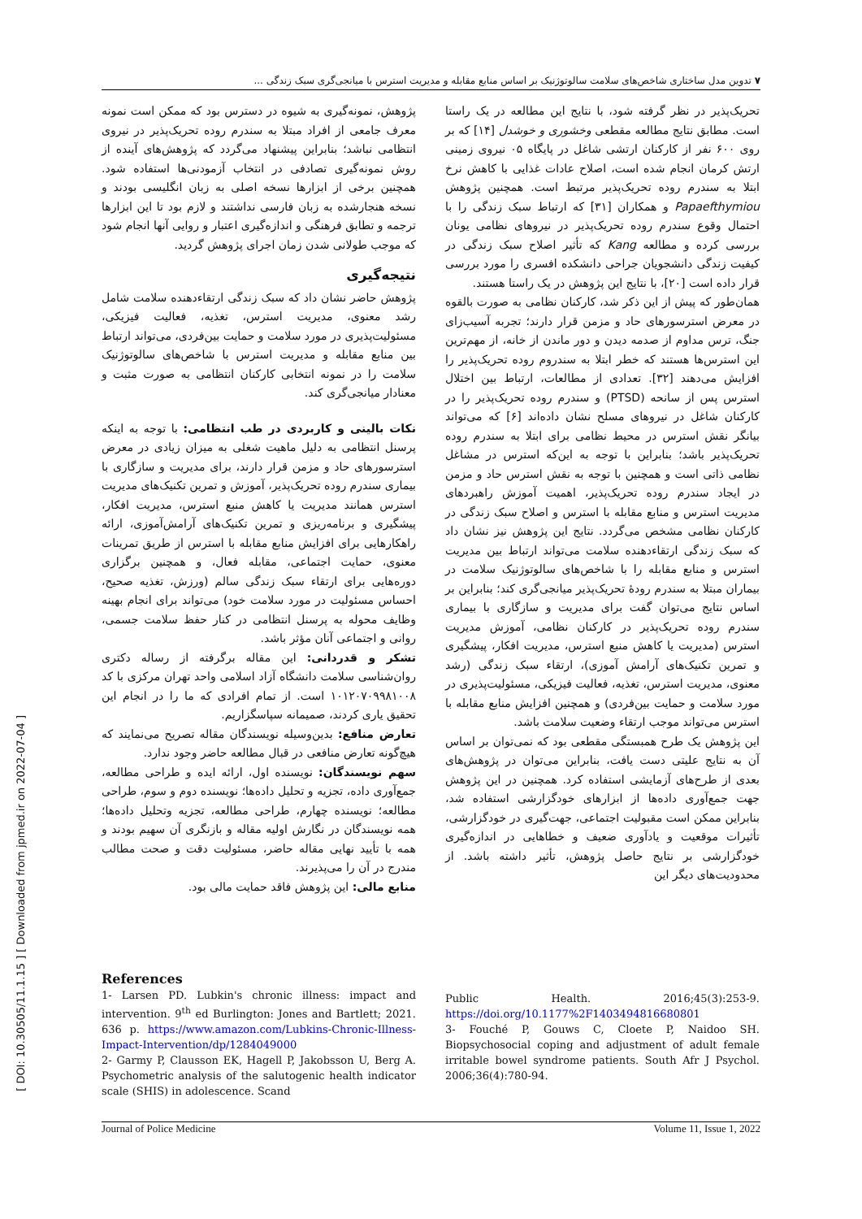۷ تدوین مدل ساختاری شاخص‌های سلامت سالوتوژنیک بر اساس منابع مقابله و مدیریت استرس با میانجی‌گری سبک زندگی ...
[ DOI: 10.30505/11.1.15 ] [ Downloaded from jpmed.ir on 2022-07-04 ]
تحریک‌پذیر در نظر گرفته شود، با نتایج این مطالعه در یک راستا است. مطابق نتایج مطالعه مقطعی وخشوری و خوشدل [۱۴] که بر روی ۶۰۰ نفر از کارکنان ارتشی شاغل در پایگاه ۰۵ نیروی زمینی ارتش کرمان انجام شده است، اصلاح عادات غذایی با کاهش نرخ ابتلا به سندرم روده تحریک‌پذیر مرتبط است. همچنین پژوهش Papaefthymiou و همکاران [۳۱] که ارتباط سبک زندگی را با احتمال وقوع سندرم روده تحریک‌پذیر در نیروهای نظامی یونان بررسی کرده و مطالعه Kang که تأثیر اصلاح سبک زندگی در کیفیت زندگی دانشجویان جراحی دانشکده افسری را مورد بررسی قرار داده است [۲۰]، با نتایج این پژوهش در یک راستا هستند.
همان‌طور که پیش از این ذکر شد، کارکنان نظامی به صورت بالقوه در معرض استرسورهای حاد و مزمن قرار دارند؛ تجربه آسیب‌زای جنگ، ترس مداوم از صدمه دیدن و دور ماندن از خانه، از مهم‌ترین این استرس‌ها هستند که خطر ابتلا به سندروم روده تحریک‌پذیر را افزایش می‌دهند [۳۲]. تعدادی از مطالعات، ارتباط بین اختلال استرس پس از سانحه (PTSD) و سندرم روده تحریک‌پذیر را در کارکنان شاغل در نیروهای مسلح نشان داده‌اند [۶] که می‌تواند بیانگر نقش استرس در محیط نظامی برای ابتلا به سندرم روده تحریک‌پذیر باشد؛ بنابراین با توجه به این‌که استرس در مشاغل نظامی ذاتی است و همچنین با توجه به نقش استرس حاد و مزمن در ایجاد سندرم روده تحریک‌پذیر، اهمیت آموزش راهبردهای مدیریت استرس و منابع مقابله با استرس و اصلاح سبک زندگی در کارکنان نظامی مشخص می‌گردد. نتایج این پژوهش نیز نشان داد که سبک زندگی ارتقاءدهنده سلامت می‌تواند ارتباط بین مدیریت استرس و منابع مقابله را با شاخص‌های سالوتوژنیک سلامت در بیماران مبتلا به سندرم رودهٔ تحریک‌پذیر میانجی‌گری کند؛ بنابراین بر اساس نتایج می‌توان گفت برای مدیریت و سازگاری با بیماری سندرم روده تحریک‌پذیر در کارکنان نظامی، آموزش مدیریت استرس (مدیریت یا کاهش منبع استرس، مدیریت افکار، پیشگیری و تمرین تکنیک‌های آرامش آموزی)، ارتقاء سبک زندگی (رشد معنوی، مدیریت استرس، تغذیه، فعالیت فیزیکی، مسئولیت‌پذیری در مورد سلامت و حمایت بین‌فردی) و همچنین افزایش منابع مقابله با استرس می‌تواند موجب ارتقاء وضعیت سلامت باشد.
این پژوهش یک طرح همبستگی مقطعی بود که نمی‌توان بر اساس آن به نتایج علیتی دست یافت، بنابراین می‌توان در پژوهش‌های بعدی از طرح‌های آزمایشی استفاده کرد. همچنین در این پژوهش جهت جمع‌آوری داده‌ها از ابزارهای خودگزارشی استفاده شد، بنابراین ممکن است مقبولیت اجتماعی، جهت‌گیری در خودگزارشی، تأثیرات موقعیت و یادآوری ضعیف و خطاهایی در اندازه‌گیری خودگزارشی بر نتایج حاصل پژوهش، تأثیر داشته باشد. از محدودیت‌های دیگر این
پژوهش، نمونه‌گیری به شیوه در دسترس بود که ممکن است نمونه معرف جامعی از افراد مبتلا به سندرم روده تحریک‌پذیر در نیروی انتظامی نباشد؛ بنابراین پیشنهاد می‌گردد که پژوهش‌های آینده از روش نمونه‌گیری تصادفی در انتخاب آزمودنی‌ها استفاده شود. همچنین برخی از ابزارها نسخه اصلی به زبان انگلیسی بودند و نسخه هنجارشده به زبان فارسی نداشتند و لازم بود تا این ابزارها ترجمه و تطابق فرهنگی و اندازه‌گیری اعتبار و روایی آنها انجام شود که موجب طولانی شدن زمان اجرای پژوهش گردید.
نتیجه‌گیری
پژوهش حاضر نشان داد که سبک زندگی ارتقاءدهنده سلامت شامل رشد معنوی، مدیریت استرس، تغذیه، فعالیت فیزیکی، مسئولیت‌پذیری در مورد سلامت و حمایت بین‌فردی، می‌تواند ارتباط بین منابع مقابله و مدیریت استرس با شاخص‌های سالوتوژنیک سلامت را در نمونه انتخابی کارکنان انتظامی به صورت مثبت و معنادار میانجی‌گری کند.
نکات بالینی و کاربردی در طب انتظامی: با توجه به اینکه پرسنل انتظامی به دلیل ماهیت شغلی به میزان زیادی در معرض استرسورهای حاد و مزمن قرار دارند، برای مدیریت و سازگاری با بیماری سندرم روده تحریک‌پذیر، آموزش و تمرین تکنیک‌های مدیریت استرس همانند مدیریت یا کاهش منبع استرس، مدیریت افکار، پیشگیری و برنامه‌ریزی و تمرین تکنیک‌های آرامش‌آموزی، ارائه راهکارهایی برای افزایش منابع مقابله با استرس از طریق تمرینات معنوی، حمایت اجتماعی، مقابله فعال، و همچنین برگزاری دوره‌هایی برای ارتقاء سبک زندگی سالم (ورزش، تغذیه صحیح، احساس مسئولیت در مورد سلامت خود) می‌تواند برای انجام بهینه وظایف محوله به پرسنل انتظامی در کنار حفظ سلامت جسمی، روانی و اجتماعی آنان مؤثر باشد.
تشکر و قدردانی: این مقاله برگرفته از رساله دکتری روان‌شناسی سلامت دانشگاه آزاد اسلامی واحد تهران مرکزی با کد ۱۰۱۲۰۷۰۹۹۸۱۰۰۸ است. از تمام افرادی که ما را در انجام این تحقیق یاری کردند، صمیمانه سپاسگزاریم.
تعارض منافع: بدین‌وسیله نویسندگان مقاله تصریح می‌نمایند که هیچ‌گونه تعارض منافعی در قبال مطالعه حاضر وجود ندارد.
سهم نویسندگان: نویسنده اول، ارائه ایده و طراحی مطالعه، جمع‌آوری داده، تجزیه و تحلیل داده‌ها؛ نویسنده دوم و سوم، طراحی مطالعه؛ نویسنده چهارم، طراحی مطالعه، تجزیه وتحلیل داده‌ها؛ همه نویسندگان در نگارش اولیه مقاله و بازنگری آن سهیم بودند و همه با تأیید نهایی مقاله حاضر، مسئولیت دقت و صحت مطالب مندرج در آن را می‌پذیرند.
منابع مالی: این پژوهش فاقد حمایت مالی بود.
References
1- Larsen PD. Lubkin's chronic illness: impact and intervention. 9<sup>th</sup> ed Burlington: Jones and Bartlett; 2021. 636 p. https://www.amazon.com/Lubkins-Chronic-Illness-Impact-Intervention/dp/1284049000
2- Garmy P, Clausson EK, Hagell P, Jakobsson U, Berg A. Psychometric analysis of the salutogenic health indicator scale (SHIS) in adolescence. Scand
Public Health. 2016;45(3):253-9. https://doi.org/10.1177%2F1403494816680801
3- Fouché P, Gouws C, Cloete P, Naidoo SH. Biopsychosocial coping and adjustment of adult female irritable bowel syndrome patients. South Afr J Psychol. 2006;36(4):780-94.
Journal of Police Medicine Volume 11, Issue 1, 2022